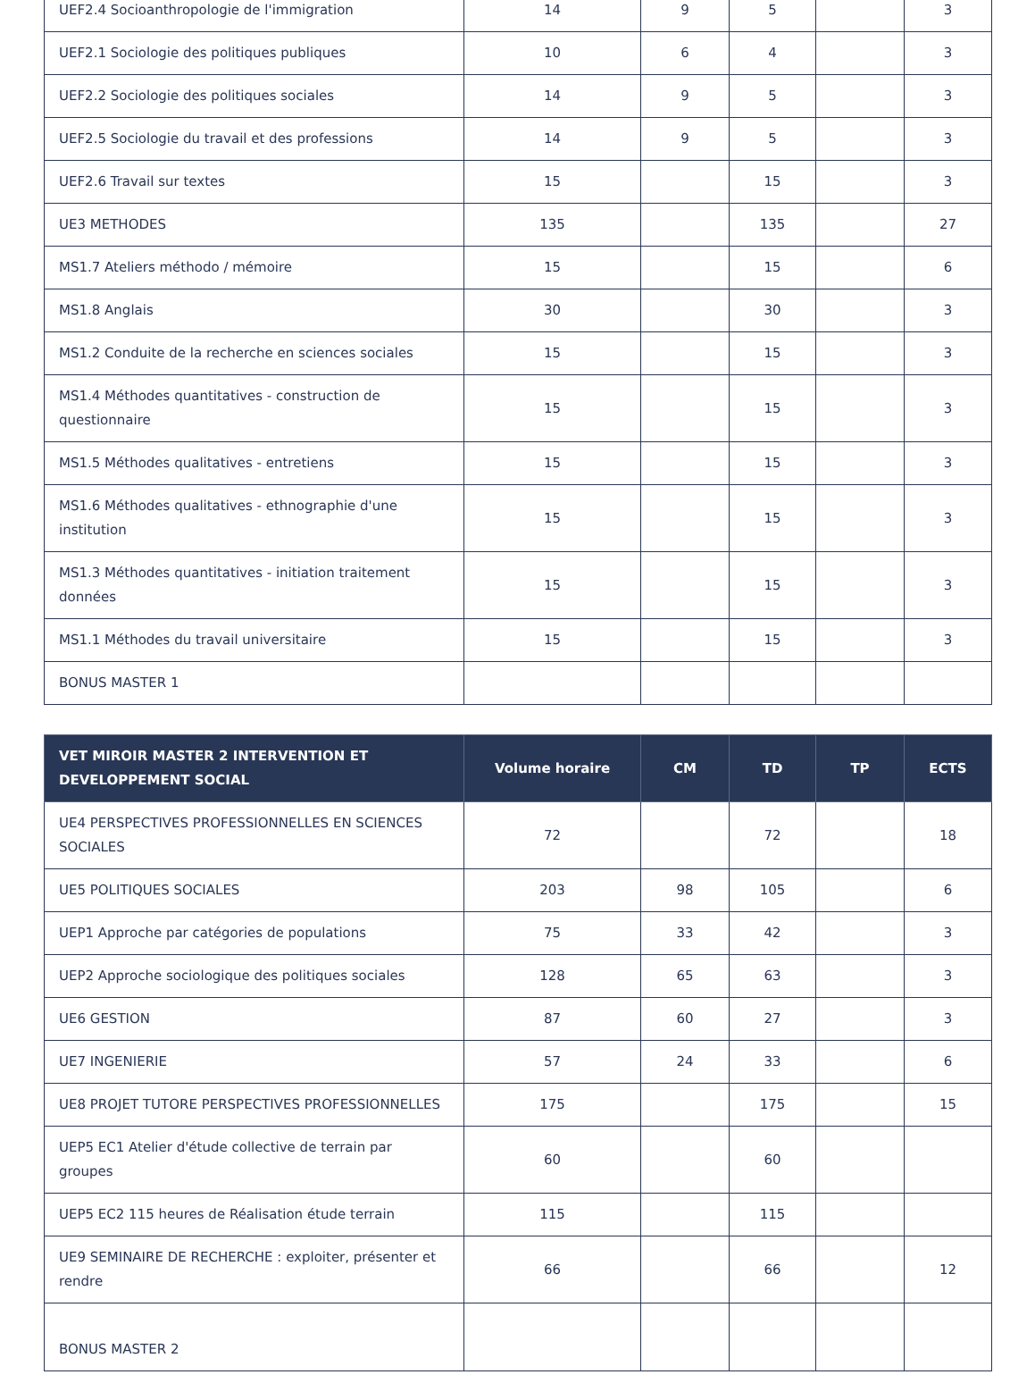| UEF2.4 Socioanthropologie de l'immigration | 14 | 9 | 5 | | 3 |
| UEF2.1 Sociologie des politiques publiques | 10 | 6 | 4 | | 3 |
| UEF2.2 Sociologie des politiques sociales | 14 | 9 | 5 | | 3 |
| UEF2.5 Sociologie du travail et des professions | 14 | 9 | 5 | | 3 |
| UEF2.6 Travail sur textes | 15 | | 15 | | 3 |
| UE3 METHODES | 135 | | 135 | | 27 |
| MS1.7 Ateliers méthodo / mémoire | 15 | | 15 | | 6 |
| MS1.8 Anglais | 30 | | 30 | | 3 |
| MS1.2 Conduite de la recherche en sciences sociales | 15 | | 15 | | 3 |
| MS1.4 Méthodes quantitatives - construction de questionnaire | 15 | | 15 | | 3 |
| MS1.5 Méthodes qualitatives - entretiens | 15 | | 15 | | 3 |
| MS1.6 Méthodes qualitatives - ethnographie d'une institution | 15 | | 15 | | 3 |
| MS1.3 Méthodes quantitatives - initiation traitement données | 15 | | 15 | | 3 |
| MS1.1 Méthodes du travail universitaire | 15 | | 15 | | 3 |
| BONUS MASTER 1 | | | | | |
| VET MIROIR MASTER 2 INTERVENTION ET DEVELOPPEMENT SOCIAL | Volume horaire | CM | TD | TP | ECTS |
| --- | --- | --- | --- | --- | --- |
| UE4 PERSPECTIVES PROFESSIONNELLES EN SCIENCES SOCIALES | 72 | | 72 | | 18 |
| UE5 POLITIQUES SOCIALES | 203 | 98 | 105 | | 6 |
| UEP1 Approche par catégories de populations | 75 | 33 | 42 | | 3 |
| UEP2 Approche sociologique des politiques sociales | 128 | 65 | 63 | | 3 |
| UE6 GESTION | 87 | 60 | 27 | | 3 |
| UE7 INGENIERIE | 57 | 24 | 33 | | 6 |
| UE8 PROJET TUTORE PERSPECTIVES PROFESSIONNELLES | 175 | | 175 | | 15 |
| UEP5 EC1 Atelier d'étude collective de terrain par groupes | 60 | | 60 | | |
| UEP5 EC2 115 heures de Réalisation étude terrain | 115 | | 115 | | |
| UE9 SEMINAIRE DE RECHERCHE : exploiter, présenter et rendre | 66 | | 66 | | 12 |
| BONUS MASTER 2 | | | | | |